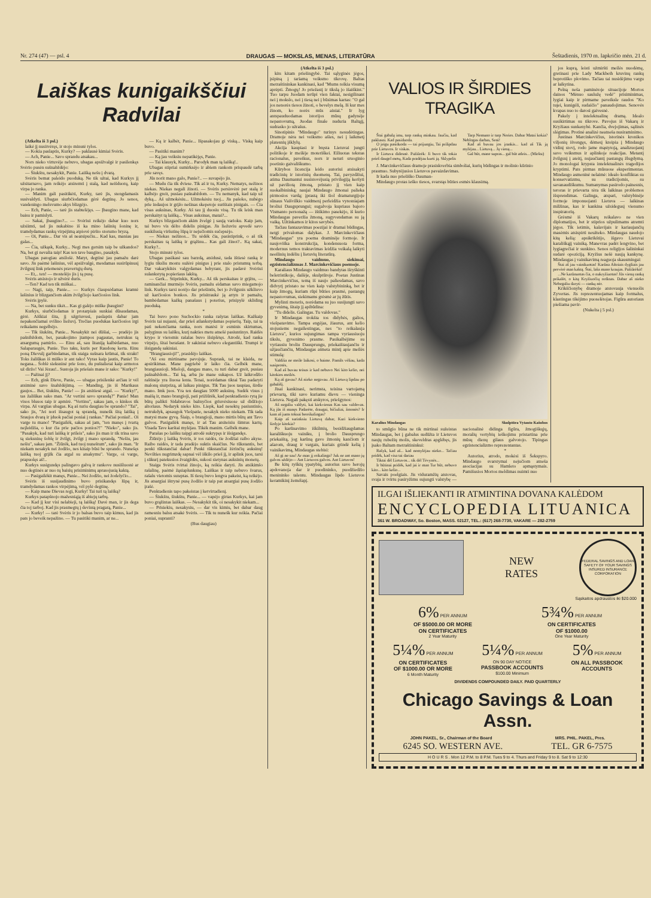Nr. 274 (47) — psl. 4 DRAUGAS — MOKSLAS, MENAS, LITERATŪRA Šeštadienis, 1970 m. lapkričio mėn. 21 d.
Laiškas kunigaikščiui Radvilai
(Atkelta iš 3 psl.)
laikė jį nusitvėręs, ir stojo minutė tylos.
— Kokia paslaptis, Kurky? — paklausė kimiai Svėris.
— Ach, Panie... Savo sprandu atsakau...
Nors nieko virtuvėje nebuvo, ubagas apsižvalgė ir pasilenkęs Svėrio pusėn sušnabždėjo:
— Šiukštu, nesakykit, Panie. Laišką nešu į dvarą.
Svėris bemat paleido puoduką. Ne tik užtai, kad Kurkys jį užsitarnavo, jam reikėjo atsiremti į stalą, kad neišduotų, kaip virpa jo ranka.
— Manim gali pasitikėti, Kurky, tarė jis, stengdamasis susivaldyti. Ubagas siurbčiodamas gėrė degtinę. Jo senos, vandeningo melsvumo akys blizgėjo.
— Ech, Panie, — tarė jis stabtelėjęs. — Įbaugino mane, kad baisu ir pamislyti.
— Sakai, įbaugino?... — Svėriui reikėjo dabar kuo nors užsiimti, tad jis nukabino iš ka mino lašinių šoninę ir, tramdydamas rankų virpėjimą atpiovė piršto storumo bryzą.
— Oi, Panie... Dar vis aš neatsipučiu... Kad kas, maniau jau galas...
— Čia, užkąsk, Kurky... Negi mes gersim taip be užkandos? Na, bet gi nevalia taip! Kas ten tave baugino, pasakyk.
Ubagas patogiau atsilošė. Matyt, degtinė jau pamažu darė savo. Jis paėmė lašinius, vėl apsižvalgė, mesdamas susirūpinusį žvilgsnį link priemenės pravertųjų durų.
— Et,.. ten! — mostelėjo jis į tą pusę.
Svėris atsistojo ir užvėrė duris.
—Ten? Kad ten tik miškai...
— Nagi, taip, Panie... — Kurkys čiaupsėdamas kramtė lašinius ir blizgančiom akim žvilgčiojo karčiosios link.
Svėris įpylė.
— Na, bet sunku tikėt... Kas gi galėjo miške įbaugint?
Kurkys, siurbčiodamas ir protarpiais sunkiai dūsaudamas, gėrė. Aiškiai šita, jį užgriuvusi, paslaptis dabar jam nepakenčiamai svilino liežuvį. Trečias puodukas karčiosios irgi reikalams negelbėjo.
— Tik šiukštu, Panie... Nesakykit nei dūšiai, — pradėjo jis pašnibždom, bet, pasakojimo įtampos pagautas, netrukus tą atsargumą pamiršo. — Einu aš, sau litaniją kalbėdamas, nuo Salaparaugės, Panie. Tuo taku, kuris per Raudonę kerta. Einu poną Dievulį garbindamas, tik staiga sušnara krūmai, tik strakt! Toks žaliūkas iš miško ir ant tako! Vyras kaip jautis, Panie! To negana... Šoblė sieksninė prie šono, du puštalietai kaip armotos už diržo! Vai Jėzau!.. Sustoja jis priešais mane ir sako: "Kurky!"
— Pažinai jį?
— Ech, gink Dieve, Panie, — ubagas prisilenkė arčiau ir vėl atsiminė savo šnabždėjimą. — Manding, jis iš Martkaus gaujos... Bet, šiukštu, Panie! — jis atsitiesė atgal. — "Kurky!", tas žaliūkas sako man. "Ar vertini savo sprandą?" Panie! Man visos blusos taip ir apmirė. "Vertinu", sakau jam, o kinkos tik virpa. Aš vargšas ubagas. Ką aš turiu daugiau be sprando? "Tai", sako jis, "Jei nori išsaugot tą sprandą, nunešk šitą laišką į Sraujos dvarą ir įduok pačiai poniai į rankas." Pačiai poniai!.. Oi varge tu mano! "Pasigailėk, sakau aš jam, "ten manęs į tvartą neįleidžia, o kur čia prie pačios ponios?!" "Nieko", sako jis. "Pasakyk, kad turi laišką ir prileis", sako jis man ir tik trina savo tą sieksninę šoblę ir žvilgt, žvilgt į mano sprandą. "Nešiu, jau nešiu", sakau jam. "Žiūrėk, kad tuoj nuneštum", sako jis man. "Ir niekam nesakyk nei žodžio, nes kitaip būsi be sprando. Nunešęs laišką tuoj grįžk čia atgal su atsakymu". Varge, oi varge, prapuolęs aš!..
Kurkys susigundęs palingavo galvą ir rankove nusišluostė ar nuo degtinės ar nuo tų baisių prisiminimų aprasojusią kaktą.
— Pasigailėkit manęs, Panie... Nei žodžio, nei žodelyčio...
Svėris iš susijaudinimo buvo prisikandęs lūpą ir, tramdydamas rankos virpėjimą, vėl pylė degtinę.
— Kaip mane Dievas regi, Kurky! Tai turi tą laišką?
Kurkys patapšnojo mažesniąją iš abiejų tarbų.
— Kad jį kur visi nelabieji, tą laišką! Davė man, ir jis dega čia toj tarboj. Kad jis prasmegtų į devintą pragarą, Panie...
— Kurky! — tarė Svėris ir jo balsas buvo taip kimus, kad jis pats jo beveik nepažino. — Tu pasitiki manim, ar ne...
— Ką ir kalbėt, Panie... Išpasakojau gi viską... Viską kaip buvo.
— Pasitiki manim?
— Ką jau veiksiu nepatikėjęs, Panie.
— Tai klausyk, Kurky... Parodyk man tą laišką!..
Ubagas stipriai sumirksėjo ir abiem rankom prispaudė tarbą prie savęs.
Jūs norit mano galo, Panie?.. — suvapėjo jis.
— Mudu čia tik dviese. Tik aš ir tu, Kurky. Nematys, nežinos niekas. Niekas negali žinoti. — Svėris persisvėrė per stalą ir kalbėjo greit, pusiau pašnabždom. — Tu nemanyk, kad taip už dyką... Aš užmokėsiu... Užmokėsiu tuoj... Jis pašoko, nubėgo prie indaujos ir grįžo nešinas skepetoje surištais pinigais. — Čia visas auksinas, Kurky. Aš tau jį duosiu visą. Tu tik leisk man perskaityt tą laišką... Visas auksinas, matai?...
Kurkys blizgančiom akim žvelgė į saują varioku. Kaip jam, tai buvo vis dėlto didelis pinigas. Jis liežuviu apvedė savo suskilusią viršutinę lūpą ir nejučiomis sučepsėjo.
— Niekas nežinos... Tu sėdėk čia, pasistiprink, o aš tik perskaitau tą laišką ir grąžinu... Kas gali žinot?.. Ką sakai, Kurky?..
Stojo minutė tylos.
Ubagas pasikasė sau barzdą, atsidusė, tada ištiesė ranką ir lygiu tiksliu mostu sužėrė pinigus į prie stalo pristumtą terbą. Dar vakarykštės valgydamas bebyrant, jis padavė Svėriui sulankstytą popieriaus lakštą.
— Gerk... Stiprinkis, Kurky... Aš tik perskaitau ir grįžtu, — raminančiai murmėjo Svėris, pamažu eidamas savo miegamojo link. Kurkys tarsi norėjo dar priešintis, bet jo žvilgsnis užkliuvo už karčiosios bonkos. Jis prisitraukė ją artyn ir pamažu, bambėdamas kažką panašaus į poterius, prisipylė skliding puoduką.
*
Tai buvo pono Suchockio ranka rašytas laiškas. Kažkaip Svėris tai nujautė, dar prieš atlankstydamas popierių. Taip, tai ta pati nekenčiama ranka, nors matėsi ir esminis skirtumas, palyginus su laišku, kurį nakties metu atnešė pasiuntinys. Raidės krypo ir vietomis rašalas buvo išsiplėtęs. Atrodė, kad ranka virpėjo, šitai berašant. Ir sakiniai nebuvo elegantiški. Trumpi ir išsigandę sakiniai.
"Brangiausioji!", prasidėjo laiškas.
"Aš esu mirtiname pavojuje. Suprask, tai ne klaida, ne apsirikimas. Mane pagriebė ir laiko čia. Gelbėk mane, brangiausioji. Mieloji, dangau mano, tu turi dabar greit, pusiau pašnabždom... Tai ką, arba jie mane sukapos. Už laikrodžio raštinėje yra liuosa lenta. Tenai, norėdamas tiktai Tau padaryti malonų siurprizą, aš laikau pinigus. Tik Tau juos taupiau, širdie mano. Imk juos. Yra ten daugiau 5000 auksinų. Sudėk visus į maišą ir, mano brangioji, pati prižiūrėk, kad penktadienio rytą jie būtų palikti Sidabravos bažnyčios griuvėsiuose už didžiojo altoriaus. Nedaryk nieko kito. Liepk, kad nesektų pasiuntinio, netrukdyk, apsaugok Viešpatie, nesakyk nieko niekam. Tik tada matysi mane gyvą. Šiaip, o brangioji, mano mirtis būtų ant Tavo galvos. Pasigailėk manęs, ir aš Tau atsiteisiu šimtus kartų. Visada Tave karštai mylėjau. Tikėk manim. Gelbėk mane.
Parašas po laišku taipgi atrodė sukrypęs ir išsigandęs.
Žiūrėjo į laišką Svėris, ir tos raidės, tie žodžiai raibo akyse. Raibo raidės, ir tada pradėjo suktis skaičius. Ne tūkstantis, bet penki tūkstančiai dabar! Penki tūkstančiai žėrinčių auksinų! Nevilties nugrimzdę sapnai vėl iškilo prieš jį, ir aplink juos, tarsi į sūkurį patekusios žvaigždės, sukosi sietynas auksinių monetų.
Staiga Svėris tvirtai žinojo, ką reikia daryti. Jis atsikimšo rašalinę, paėmė žąsiaplunksnę. Laiškas ir taip nebuvo švarus, rašalu vietomis suteptas. Iš tiesų buvo lengva pakeist, ką reikėjo. Jis atsargiai ištrynė pusę žodžio ir taip pat atsargiai pusę žodžio įrašė.
Penktadienis tapo pakeistas į ketvirtadienį.
— Šiukštu, šiukštu, Panie... — vapėjo girtas Kurkys, kai jam buvo grąžintas laiškas. — Nesakykit tik, oi nesakykit niekam...
— Prisiekiu, nesakysiu, — dar vis kimiu, bet dabar daug ramesniu balsu atsakė Svėris. — Tik tu nunešk kur reikia. Pačiai poniai, supranti?
(Bus daugiau)
(Atkelta iš 3 psl.)
kits kitam priešingybė. Tai sąlyginės jėgos, įsipiną į tariamą veiksmo tikrovę. Baltas metraštininkas kankinasi, kad "Mums reikia visumą aprėpti. Žmogų! Jo priežastį ir tikslą jo išaiškint." Tuo tarpu Juodam terūpi vien faktai, nesigilinant nei į mokslo, nei į tiesą nei į būsimas kartas: "O gal jos nenorės tiesos žinoti, o bevelys melą. Iš kur mes žinom, ko norės mūs ainiai." Ir lyg antspauduodamas istorijos mūsų gadynėje nepastovumą, Juodas finale nuduria Baltąjį, sudrasko jo užrašus.
Sinotipinis "Mindaugo" turinys nesudėtingas. Dramoje nėra nei veiksmo ašies, nei į laikmetį platesnių įšklylų.
Akcija kaupiasi ir bręsta Lietuvai jungti politikoje ir meilėje moteriškei. Eiliuotas tekstas racionalus, paveikus, nors ir neturi sruoginio poetinio gaivališkumo.
Kūrybos licencija leido autoriui atsisakyti tradicinių ir istorinių duomenų. Tai, pavyzdžiui, atima Daumantui nusistovėjusią privilegiją keršyti už paviliotą žmoną, pristato jį vien kaip suokalbininką; naujai Mindaugo žmonai palieka pirmosios vardą; įprastą iki šiol dramaturgijoje sūnaus Vaišvilkio vaidmenį perleidžia vyresniajam broliui Daugsprungui; sugalvoja kupriaus bajoro Vismanto personažą — ištikimo pasekėjo, iš kurio Mindaugas paveržia žmoną, sugyvendamas su ją vaiką. Užtinkamos ir kitos savybės.
Tačiau fantazavimas poezijai ir dramai būdingas, netgi privalomas dalykas. J. Marcinkevičiaus "Mindaugas" yra poema draminėje formoje. Ir naujoviška konstrukcija, kondensuota forma, modernus temos traktavimas leidžia veikalą laikyti neeilinių indėliu į lietuvių literatūrą.
Mindaugo vaidmuo, siekimai, egzistencializmas J. Marcinkevičiaus poemoje.
Karaliaus Mindaugo vaidmuo bandytas išryškinti beletristikoje, dailėje, skulptūroje. Poetas Justinas Marcinkevičius, temą iš naujo paliesdamas, savo didvyrį pristato ne vien kaip valstybininką, bet ir kaip žmogų, kuriam rūpi būties prasmė, pastangų nepastovumas, siekimams grėsmė ar jų žūtis.
Mylinti moteris, norėdama su juo susijungti savo gyvenimą, šitaip jį apibūdina:
"Tu didelis. Galingas. Tu valdovas."
Ir Mindaugas trokšta tos didybės, galios, viešpatavimo. Tampa engėjas, žiaurus, ant kelio stojusiems negailestingas, nes "to reikalauja Lietuva", kurios sujungimas tampa vyriausiuoju tikslu, gyvenimo prasme. Pasikalbėjime su vyriausiu broliu Dausprungu, priekaištaujančiu ir užjaučiančiu, Mindaugas atmeta mintį apie meilės stimulą:
Valdžia ne meile laikosi, o baime. Pamils vėliau, kada susiprotės,
Kad aš buvau teisus ir kad nebuvo Nei kito kelio, nei kitokios meilės.
Ką aš gavau? Aš nieko negavau. Aš Lietuvą lipdau po gabalėlį.
Jisai kankinasi, nerimsta, teisina vartojamą prievartą, tiki savo kuriamu dievu — vieninga Lietuva. Negali pakęsti atskyros, priešgynos:
Aš negaliu valdyti, kai kiekvienas Kas sau valdovas. Ką jūs iš manęs Padarėte, draugai, bičiuliai, žmonės? Ir kam aš jums toksai bereikalingas?
Kaip aš surinksiu Lietuvą dabar, Kuri kiekvieno širdyje kitokia?
Po karūnavimo iškilmių, besidžiaugdamas karališkuoju vainiku, į brolio Dausprungo priekaištą, jog karūną gavo žmonių kančiom ir ašarom, draug ir vargais, kuriais grindė kelią į vainikavimą, Mindaugas stebisi:
Aš gi ne sau! Ar man jį reikalinga? Juk ne ant mano jų galvos uždėjo— Ant Lietuvos galvos. Ant Lietuvos!
Be kitų ryškių ypatybių, autorius savo herojų apdovanoja dar ir puodininko, puodžiedžio menininko talentu. Mindaugas lipdo Lietuvos keramikinį žemėlapį.
VALIOS IR ŠIRDIES TRAGIKA
Štai gabalą imu, tarp rankų minkau. Jaučiu, kad paklusni. Kad pasiduoda.
O jeigu pasiduoda — tai prijungiu, Tai prilipdau prie Lietuvos. Ir viskas.
Ir Lietuva didesnė. Pažiūrėk: Ji buvo tik tokia prieš daugel metų, Kada pradėjau kurti ją. Sklypelis
Tarp Nemuno ir tarp Neries. Dabar Matai kokia? Neblogas darbas, Seni!
Kad aš buvau jos įrankis... kad aš Tik ją mylėjau... Lietuvą... Ją vieną...
Gal būt, mane supras... gal būt atleis... (Miršta)
J. Marcinkevičiaus dramoje prasiskverbia simboliai, kurių būdingas ir molinio kūrinio prasmuo. Subyrėjusios Lietuvos pavaizdavimas.
Ir kada nuo priešiško Dauman-
Mindaugo protas ieško tiesos, svarstąs būties esmės klausimą.
Karalius Mindaugas Skulptūra Vytauto Kašubos
to smūgio būna ne tik mirtinai sužeistas Mindaugas, bet į gabalus sudūžta ir Lietuvos naujų rubežių molis, skeveldras apglėbęs, jis įsako Baltam metraštininkui:
Rašyk, kad aš... kad nemylėjau nieko... Tačiau pridėk, kad visa tai dariau
Tiktai dėl Lietuvos... tik dėl Tėvynės...
Ir būtinai pridėk, kad jai ir man Tur būt, nebuvo kito... kito kelio...
Savais poelgiais. Jis viduramžių atstovas, svaja ir tvirtu pasiryžimu sujungti valstybę — nacionalinė didinga figūra, žmogiškųjų, moralių vertybių ieškojimu pristartina prie mūsų dienų gilaus galvotojo. Tipingas egzistencializmo reprezentantas.
*
Autorius, atrodo, mokėsi iš Šekspyro. Mindaugo svarstymai nejučiom atneša asociacijas su Hamleto apmąstymais. Pamišusios Mortos meldimas nuimti nuo
jos kuprą, leisti užmiršti meilės nuodėmę, gretinasi prie Lady Mackbeth kruvinų rankų beprotiško plovimo. Tačiau tai nusidėjimu vargu ar laikytina.
Pelną neša paminėtoje situacijoje Mortos dainos "Mėnuo saulužę vedė" prisiminimas, lygiai kaip ir pirmame paveiksle raudos "Ko tujei, kunigėli, sudaičio" panaudojimas. Senovės kvapas nuo to darosi gaivesnė.
Pakely į intelektualinę dramą. Idealo susikirtimas su tikrove. Pavojus iš Vakarų ir Kryžiaus sunkenybė. Kančia, dvejojimas, sąžinės slėgimas. Protinė analizė neatneša nusiraminimo.
Justinas Marcinkevičius, istorinės kronikos viljonių išvengęs, dėmesį kreipia į Mindaugo vidinį stovį, rodo jame mąstytoją, analizuojantį savo veiksmus ir aplinkoje reakcijas. Metantį žvilgsnį į ateitį, nujaučiantį pastangų žlugdymą. Jo monologai krypsta intelektualinės tragedijos kryptimi. Pats pirmas mūsuose eksperimentas. Mindaugo asmeninė nelaimė: idealo konfliktas su konservatizmu, su tradicijomis, su savanaudiškumu. Sumanymas pasirodo painesnis, teroras ir prievarta tėra tik laikinas problemos išsprendimas. Galinga, atspari, valstybinėje formoje imponuojanti Lietuva — laikinas milžinas, kas ir kankina užsidegusį vienumo inspiratorių.
Grėsmė iš Vakarų reikalavo ne vien diplomatijos, bet ir stiprios užpulimams atremti jėgos. Tik ietimis, kalavijais ir kariaujančių masėmis atsispirti neužteko. Mindaugas naudojo kitą kelią: apsikrikštijo, išgavo Lietuvai karališkąjį vainiką. Manevras padėt lengvino, bet lygiagrečiai ir sunkino. Senos religijos šalininkai sudarė opoziciją. Kryžius nešė naują kankynę. Mindaugas į vainikavimą reaguoja skausmingai:
Štai aš jau vainikuotas! Karūna Aštriais dygliais jau pervėrė man kaktą. Štai, laša mano kraujas. Pažiūrėkit!
...Ne karūnuotas čia, o nukryžiuotas! Jūs vieną ranką prikalėt, o kitą Kryžiuočių ordinas. Dabar aš nieko Nebegaliu daryti — rankų nėr.
Krikščionybę dramoje atstovauja vienuolis Zyvertas. Jis reprezentuojamas kaip formalus, klastingas tikėjimo puoselėtojas. Figūra autoriaus piešiama pavir-
(Nukelta į 5 psl.)
ILGAI IŠLIEKANTI IR ATMINTINA DOVANA KALĖDOM
ENCYCLOPEDIA LITUANICA
361 W. BROADWAY, So. Boston, MASS. 02127, TEL.: (617) 268-7730, VAKARE — 282-2759
NEW
RATES
FEDERAL SAVINGS AND LOAN SAFETY OF YOUR SAVINGS INSURED INSURANCE CORPORATION
Sąskaitos apdraustos iki $20.000
6% PER ANNUM
OF $5000.00 OR MORE
ON CERTIFICATES
2 Year Maturity
5¾% PER ANNUM
ON CERTIFICATES
OF $1000.00
One Year Maturity
5¼% PER ANNUM
ON CERTIFICATES
OF $1000.00 OR MORE
6 Month Maturity
5¼% PER ANNUM
ON 90 DAY NOTICE
PASSBOOK ACCOUNTS
$100.00 Minimum
5% PER ANNUM
ON ALL PASSBOOK
ACCOUNTS
DIVIDENDS COMPOUNDED DAILY. PAID QUARTERLY
Chicago Savings & Loan Assn.
JOHN PAKEL, Sr., Chairman of the Board MRS. PHIL. PAKEL, Pres.
6245 SO. WESTERN AVE. TEL. GR 6-7575
H O U R S . Mon 12 P.M. to 8 P.M. Tues 9 to 4. Thurs and Friday 9 to 8. Sat 9 to 12:30